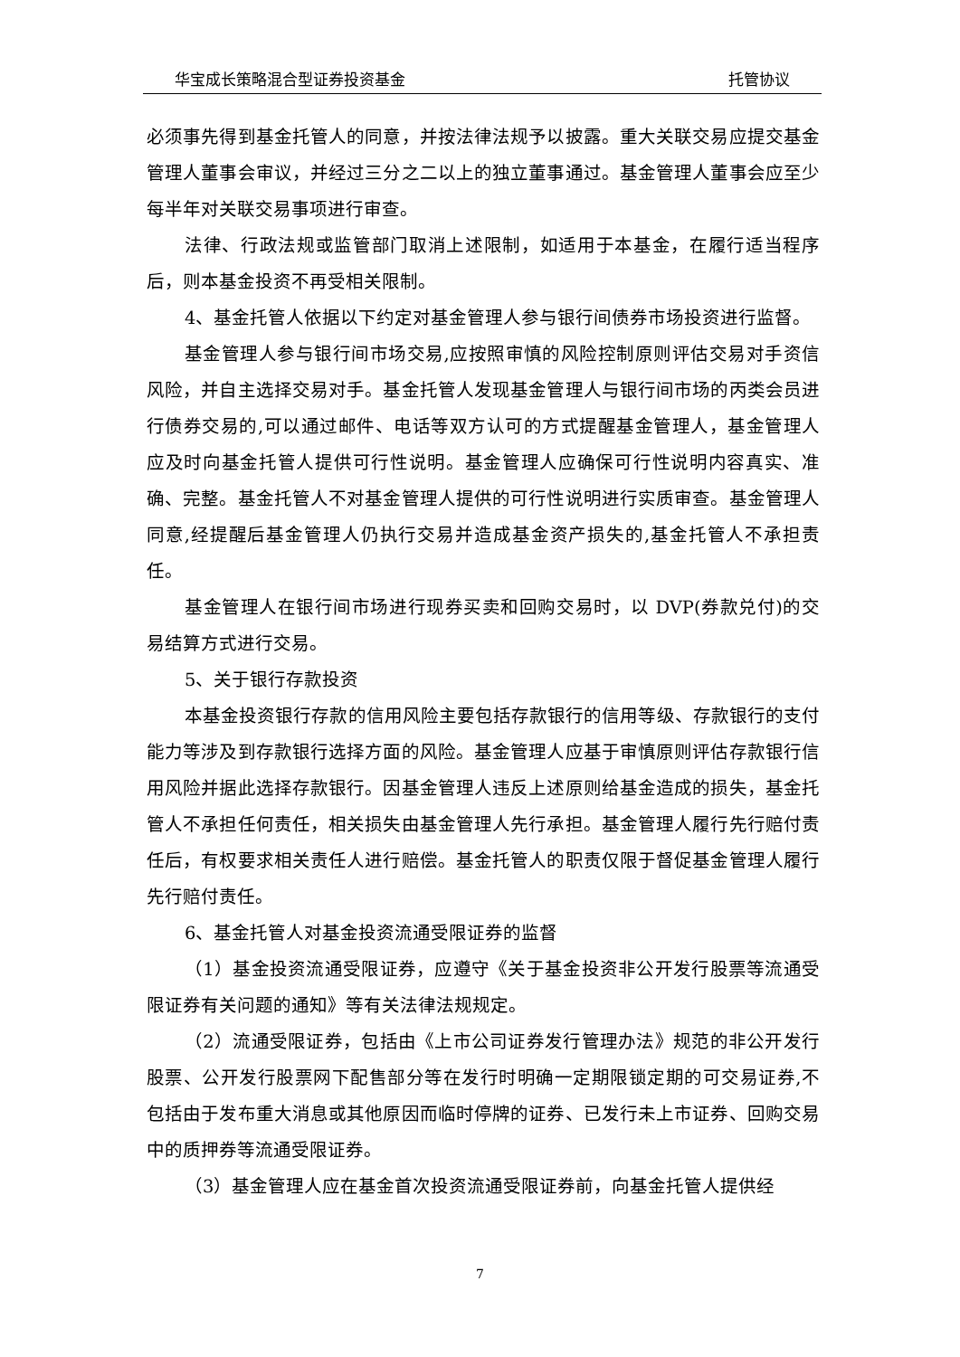华宝成长策略混合型证券投资基金 托管协议
必须事先得到基金托管人的同意，并按法律法规予以披露。重大关联交易应提交基金管理人董事会审议，并经过三分之二以上的独立董事通过。基金管理人董事会应至少每半年对关联交易事项进行审查。
法律、行政法规或监管部门取消上述限制，如适用于本基金，在履行适当程序后，则本基金投资不再受相关限制。
4、基金托管人依据以下约定对基金管理人参与银行间债券市场投资进行监督。
基金管理人参与银行间市场交易,应按照审慎的风险控制原则评估交易对手资信风险，并自主选择交易对手。基金托管人发现基金管理人与银行间市场的丙类会员进行债券交易的,可以通过邮件、电话等双方认可的方式提醒基金管理人，基金管理人应及时向基金托管人提供可行性说明。基金管理人应确保可行性说明内容真实、准确、完整。基金托管人不对基金管理人提供的可行性说明进行实质审查。基金管理人同意,经提醒后基金管理人仍执行交易并造成基金资产损失的,基金托管人不承担责任。
基金管理人在银行间市场进行现券买卖和回购交易时，以 DVP(券款兑付)的交易结算方式进行交易。
5、关于银行存款投资
本基金投资银行存款的信用风险主要包括存款银行的信用等级、存款银行的支付能力等涉及到存款银行选择方面的风险。基金管理人应基于审慎原则评估存款银行信用风险并据此选择存款银行。因基金管理人违反上述原则给基金造成的损失，基金托管人不承担任何责任，相关损失由基金管理人先行承担。基金管理人履行先行赔付责任后，有权要求相关责任人进行赔偿。基金托管人的职责仅限于督促基金管理人履行先行赔付责任。
6、基金托管人对基金投资流通受限证券的监督
（1）基金投资流通受限证券，应遵守《关于基金投资非公开发行股票等流通受限证券有关问题的通知》等有关法律法规规定。
（2）流通受限证券，包括由《上市公司证券发行管理办法》规范的非公开发行股票、公开发行股票网下配售部分等在发行时明确一定期限锁定期的可交易证券,不包括由于发布重大消息或其他原因而临时停牌的证券、已发行未上市证券、回购交易中的质押券等流通受限证券。
（3）基金管理人应在基金首次投资流通受限证券前，向基金托管人提供经
7